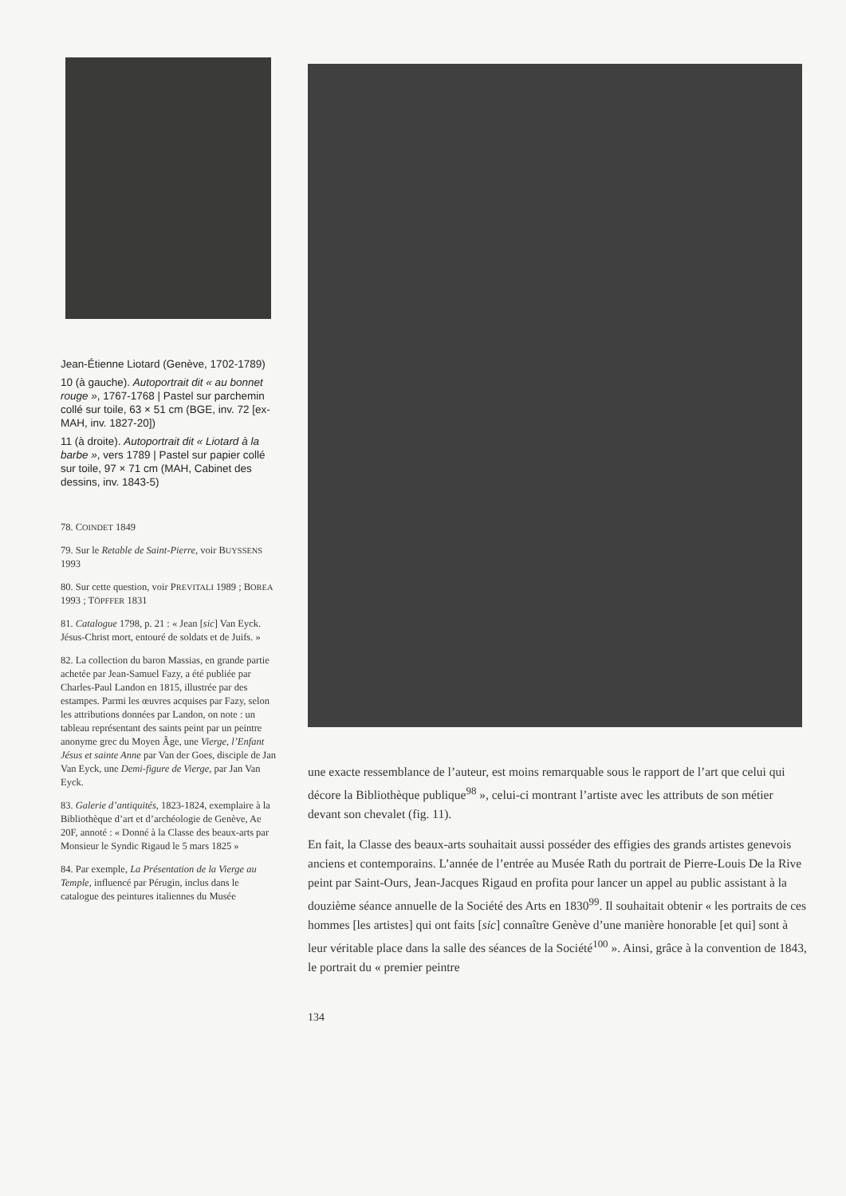Jean-Étienne Liotard (Genève, 1702-1789)
10 (à gauche). Autoportrait dit « au bonnet rouge », 1767-1768 | Pastel sur parchemin collé sur toile, 63 × 51 cm (BGE, inv. 72 [ex-MAH, inv. 1827-20])
11 (à droite). Autoportrait dit « Liotard à la barbe », vers 1789 | Pastel sur papier collé sur toile, 97 × 71 cm (MAH, Cabinet des dessins, inv. 1843-5)
78. COINDET 1849
79. Sur le Retable de Saint-Pierre, voir BUYSSENS 1993
80. Sur cette question, voir PREVITALI 1989 ; BOREA 1993 ; TÖPFFER 1831
81. Catalogue 1798, p. 21 : « Jean [sic] Van Eyck. Jésus-Christ mort, entouré de soldats et de Juifs. »
82. La collection du baron Massias, en grande partie achetée par Jean-Samuel Fazy, a été publiée par Charles-Paul Landon en 1815, illustrée par des estampes. Parmi les œuvres acquises par Fazy, selon les attributions données par Landon, on note : un tableau représentant des saints peint par un peintre anonyme grec du Moyen Âge, une Vierge, l’Enfant Jésus et sainte Anne par Van der Goes, disciple de Jan Van Eyck, une Demi-figure de Vierge, par Jan Van Eyck.
83. Galerie d’antiquités, 1823-1824, exemplaire à la Bibliothèque d’art et d’archéologie de Genève, Ae 20F, annoté : « Donné à la Classe des beaux-arts par Monsieur le Syndic Rigaud le 5 mars 1825 »
84. Par exemple, La Présentation de la Vierge au Temple, influencé par Pérugin, inclus dans le catalogue des peintures italiennes du Musée
une exacte ressemblance de l’auteur, est moins remarquable sous le rapport de l’art que celui qui décore la Bibliothèque publique<sup>98</sup> », celui-ci montrant l’artiste avec les attributs de son métier devant son chevalet (fig. 11).
En fait, la Classe des beaux-arts souhaitait aussi posséder des effigies des grands artistes genevois anciens et contemporains. L’année de l’entrée au Musée Rath du portrait de Pierre-Louis De la Rive peint par Saint-Ours, Jean-Jacques Rigaud en profita pour lancer un appel au public assistant à la douzième séance annuelle de la Société des Arts en 1830<sup>99</sup>. Il souhaitait obtenir « les portraits de ces hommes [les artistes] qui ont faits [sic] connaître Genève d’une manière honorable [et qui] sont à leur véritable place dans la salle des séances de la Société<sup>100</sup> ». Ainsi, grâce à la convention de 1843, le portrait du « premier peintre
134